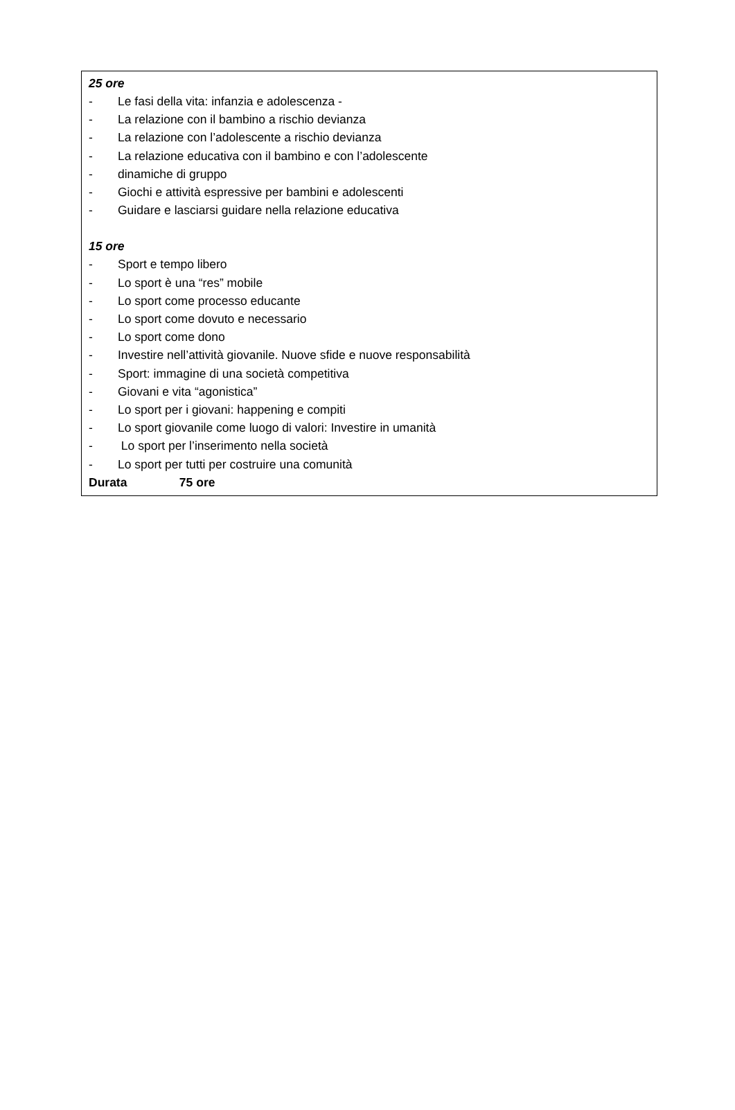25 ore
- Le fasi della vita: infanzia e adolescenza -
- La relazione con il bambino a rischio devianza
- La relazione con l’adolescente a rischio devianza
- La relazione educativa con il bambino e con l’adolescente
- dinamiche di gruppo
- Giochi e attività espressive per bambini e adolescenti
- Guidare e lasciarsi guidare nella relazione educativa
15 ore
- Sport e tempo libero
- Lo sport è una “res” mobile
- Lo sport come processo educante
- Lo sport come dovuto e necessario
- Lo sport come dono
- Investire nell’attività giovanile. Nuove sfide e nuove responsabilità
- Sport: immagine di una società competitiva
- Giovani e vita “agonistica”
- Lo sport per i giovani: happening e compiti
- Lo sport giovanile come luogo di valori: Investire in umanità
- Lo sport per l’inserimento nella società
- Lo sport per tutti per costruire una comunità
Durata 75 ore